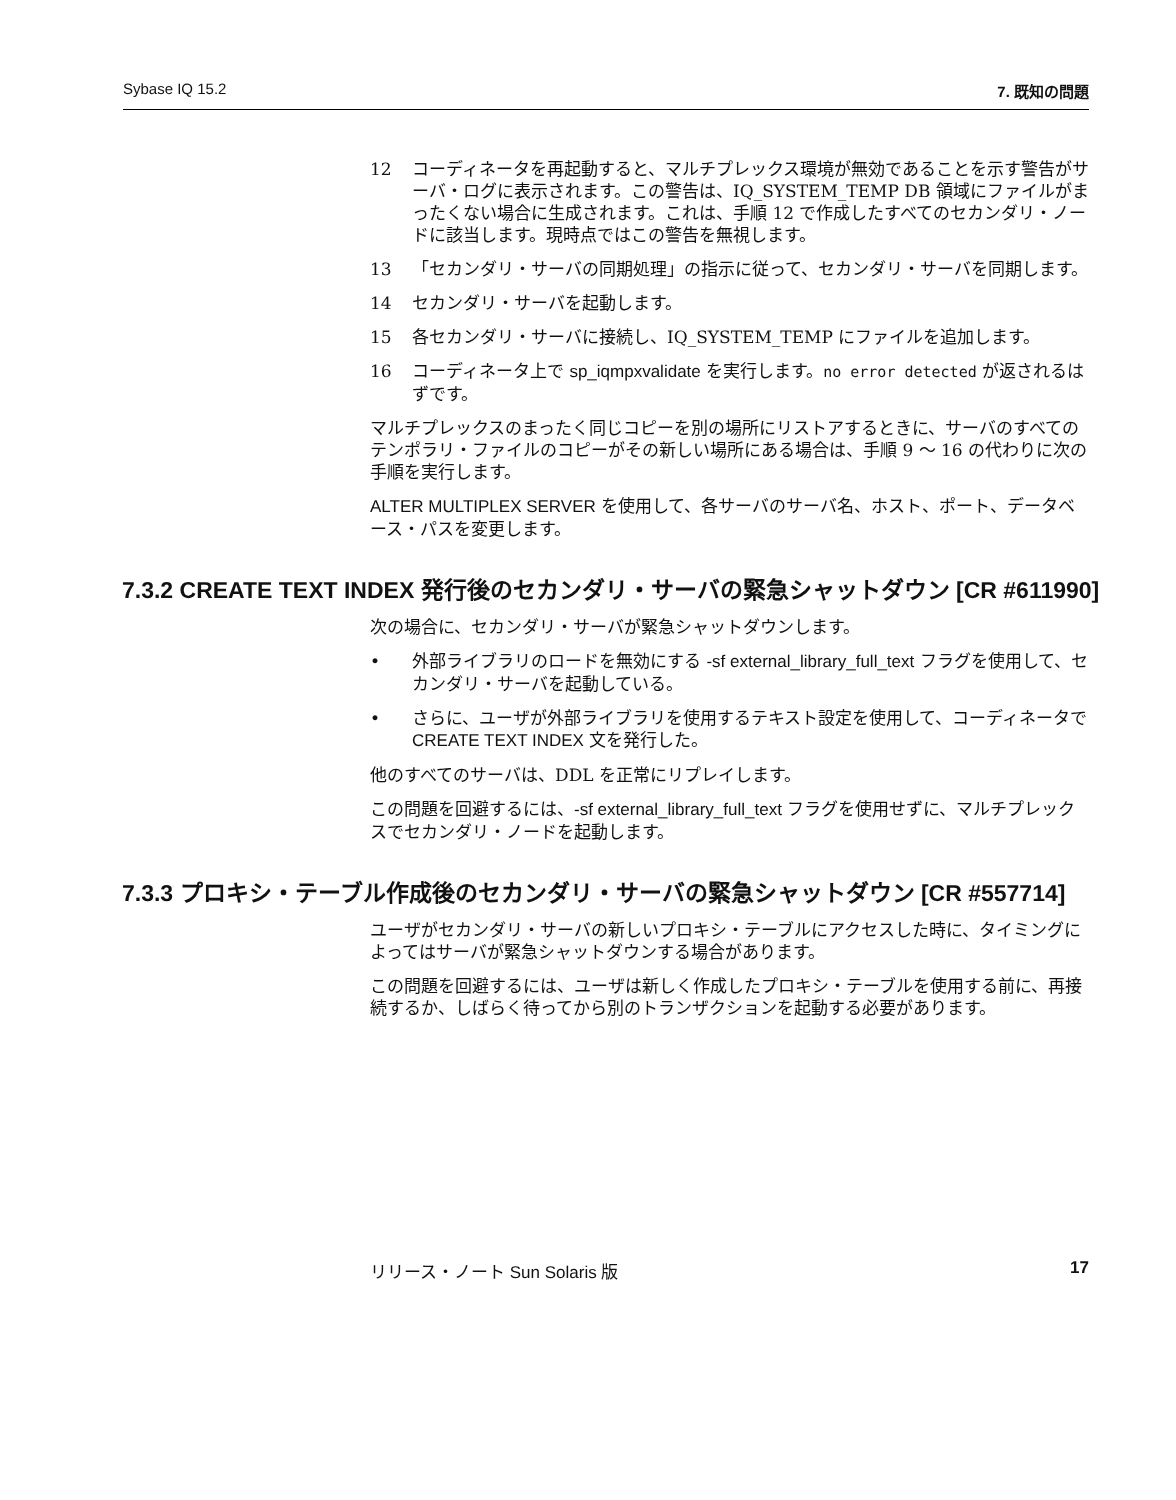Sybase IQ 15.2 7. 既知の問題
12 コーディネータを再起動すると、マルチプレックス環境が無効であることを示す警告がサーバ・ログに表示されます。この警告は、IQ_SYSTEM_TEMP DB 領域にファイルがまったくない場合に生成されます。これは、手順 12 で作成したすべてのセカンダリ・ノードに該当します。現時点ではこの警告を無視します。
13 「セカンダリ・サーバの同期処理」の指示に従って、セカンダリ・サーバを同期します。
14 セカンダリ・サーバを起動します。
15 各セカンダリ・サーバに接続し、IQ_SYSTEM_TEMP にファイルを追加します。
16 コーディネータ上で sp_iqmpxvalidate を実行します。no error detected が返されるはずです。
マルチプレックスのまったく同じコピーを別の場所にリストアするときに、サーバのすべてのテンポラリ・ファイルのコピーがその新しい場所にある場合は、手順 9 ～ 16 の代わりに次の手順を実行します。
ALTER MULTIPLEX SERVER を使用して、各サーバのサーバ名、ホスト、ポート、データベース・パスを変更します。
7.3.2 CREATE TEXT INDEX 発行後のセカンダリ・サーバの緊急シャットダウン [CR #611990]
次の場合に、セカンダリ・サーバが緊急シャットダウンします。
• 外部ライブラリのロードを無効にする -sf external_library_full_text フラグを使用して、セカンダリ・サーバを起動している。
• さらに、ユーザが外部ライブラリを使用するテキスト設定を使用して、コーディネータで CREATE TEXT INDEX 文を発行した。
他のすべてのサーバは、DDL を正常にリプレイします。
この問題を回避するには、-sf external_library_full_text フラグを使用せずに、マルチプレックスでセカンダリ・ノードを起動します。
7.3.3 プロキシ・テーブル作成後のセカンダリ・サーバの緊急シャットダウン [CR #557714]
ユーザがセカンダリ・サーバの新しいプロキシ・テーブルにアクセスした時に、タイミングによってはサーバが緊急シャットダウンする場合があります。
この問題を回避するには、ユーザは新しく作成したプロキシ・テーブルを使用する前に、再接続するか、しばらく待ってから別のトランザクションを起動する必要があります。
リリース・ノート Sun Solaris 版 17